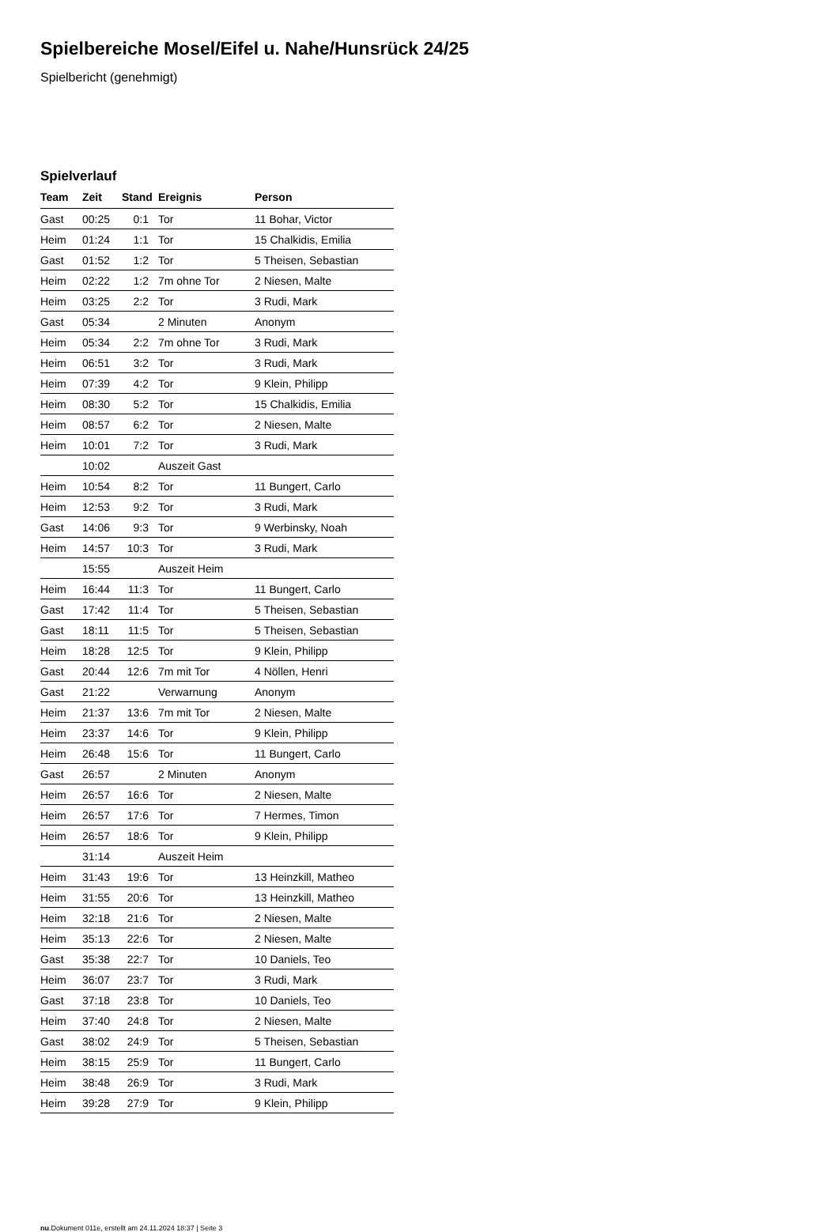Spielbereiche Mosel/Eifel u. Nahe/Hunsrück 24/25
Spielbericht (genehmigt)
Spielverlauf
| Team | Zeit | Stand | Ereignis | Person |
| --- | --- | --- | --- | --- |
| Gast | 00:25 | 0:1 | Tor | 11 Bohar, Victor |
| Heim | 01:24 | 1:1 | Tor | 15 Chalkidis, Emilia |
| Gast | 01:52 | 1:2 | Tor | 5 Theisen, Sebastian |
| Heim | 02:22 | 1:2 | 7m ohne Tor | 2 Niesen, Malte |
| Heim | 03:25 | 2:2 | Tor | 3 Rudi, Mark |
| Gast | 05:34 | | 2 Minuten | Anonym |
| Heim | 05:34 | 2:2 | 7m ohne Tor | 3 Rudi, Mark |
| Heim | 06:51 | 3:2 | Tor | 3 Rudi, Mark |
| Heim | 07:39 | 4:2 | Tor | 9 Klein, Philipp |
| Heim | 08:30 | 5:2 | Tor | 15 Chalkidis, Emilia |
| Heim | 08:57 | 6:2 | Tor | 2 Niesen, Malte |
| Heim | 10:01 | 7:2 | Tor | 3 Rudi, Mark |
| | 10:02 | | Auszeit Gast | |
| Heim | 10:54 | 8:2 | Tor | 11 Bungert, Carlo |
| Heim | 12:53 | 9:2 | Tor | 3 Rudi, Mark |
| Gast | 14:06 | 9:3 | Tor | 9 Werbinsky, Noah |
| Heim | 14:57 | 10:3 | Tor | 3 Rudi, Mark |
| | 15:55 | | Auszeit Heim | |
| Heim | 16:44 | 11:3 | Tor | 11 Bungert, Carlo |
| Gast | 17:42 | 11:4 | Tor | 5 Theisen, Sebastian |
| Gast | 18:11 | 11:5 | Tor | 5 Theisen, Sebastian |
| Heim | 18:28 | 12:5 | Tor | 9 Klein, Philipp |
| Gast | 20:44 | 12:6 | 7m mit Tor | 4 Nöllen, Henri |
| Gast | 21:22 | | Verwarnung | Anonym |
| Heim | 21:37 | 13:6 | 7m mit Tor | 2 Niesen, Malte |
| Heim | 23:37 | 14:6 | Tor | 9 Klein, Philipp |
| Heim | 26:48 | 15:6 | Tor | 11 Bungert, Carlo |
| Gast | 26:57 | | 2 Minuten | Anonym |
| Heim | 26:57 | 16:6 | Tor | 2 Niesen, Malte |
| Heim | 26:57 | 17:6 | Tor | 7 Hermes, Timon |
| Heim | 26:57 | 18:6 | Tor | 9 Klein, Philipp |
| | 31:14 | | Auszeit Heim | |
| Heim | 31:43 | 19:6 | Tor | 13 Heinzkill, Matheo |
| Heim | 31:55 | 20:6 | Tor | 13 Heinzkill, Matheo |
| Heim | 32:18 | 21:6 | Tor | 2 Niesen, Malte |
| Heim | 35:13 | 22:6 | Tor | 2 Niesen, Malte |
| Gast | 35:38 | 22:7 | Tor | 10 Daniels, Teo |
| Heim | 36:07 | 23:7 | Tor | 3 Rudi, Mark |
| Gast | 37:18 | 23:8 | Tor | 10 Daniels, Teo |
| Heim | 37:40 | 24:8 | Tor | 2 Niesen, Malte |
| Gast | 38:02 | 24:9 | Tor | 5 Theisen, Sebastian |
| Heim | 38:15 | 25:9 | Tor | 11 Bungert, Carlo |
| Heim | 38:48 | 26:9 | Tor | 3 Rudi, Mark |
| Heim | 39:28 | 27:9 | Tor | 9 Klein, Philipp |
nu.Dokument 011e, erstellt am 24.11.2024 18:37 | Seite 3